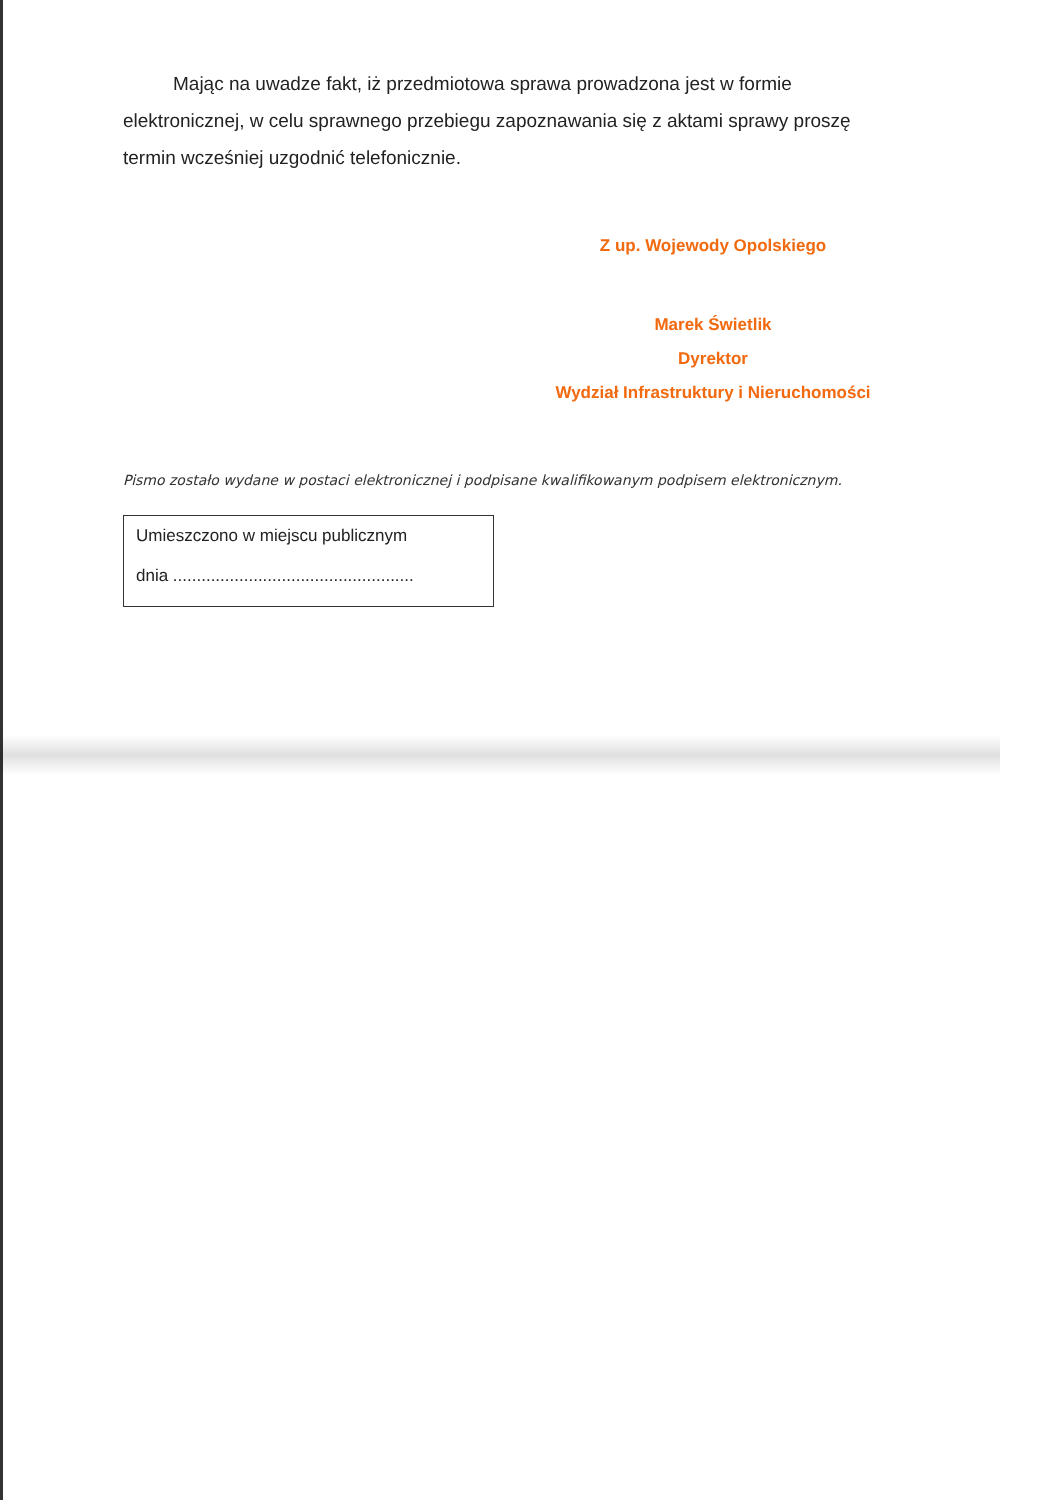Mając na uwadze fakt, iż przedmiotowa sprawa prowadzona jest w formie elektronicznej, w celu sprawnego przebiegu zapoznawania się z aktami sprawy proszę termin wcześniej uzgodnić telefonicznie.
Z up. Wojewody Opolskiego
Marek Świetlik
Dyrektor
Wydział Infrastruktury i Nieruchomości
Pismo zostało wydane w postaci elektronicznej i podpisane kwalifikowanym podpisem elektronicznym.
Umieszczono w miejscu publicznym
dnia ...................................................